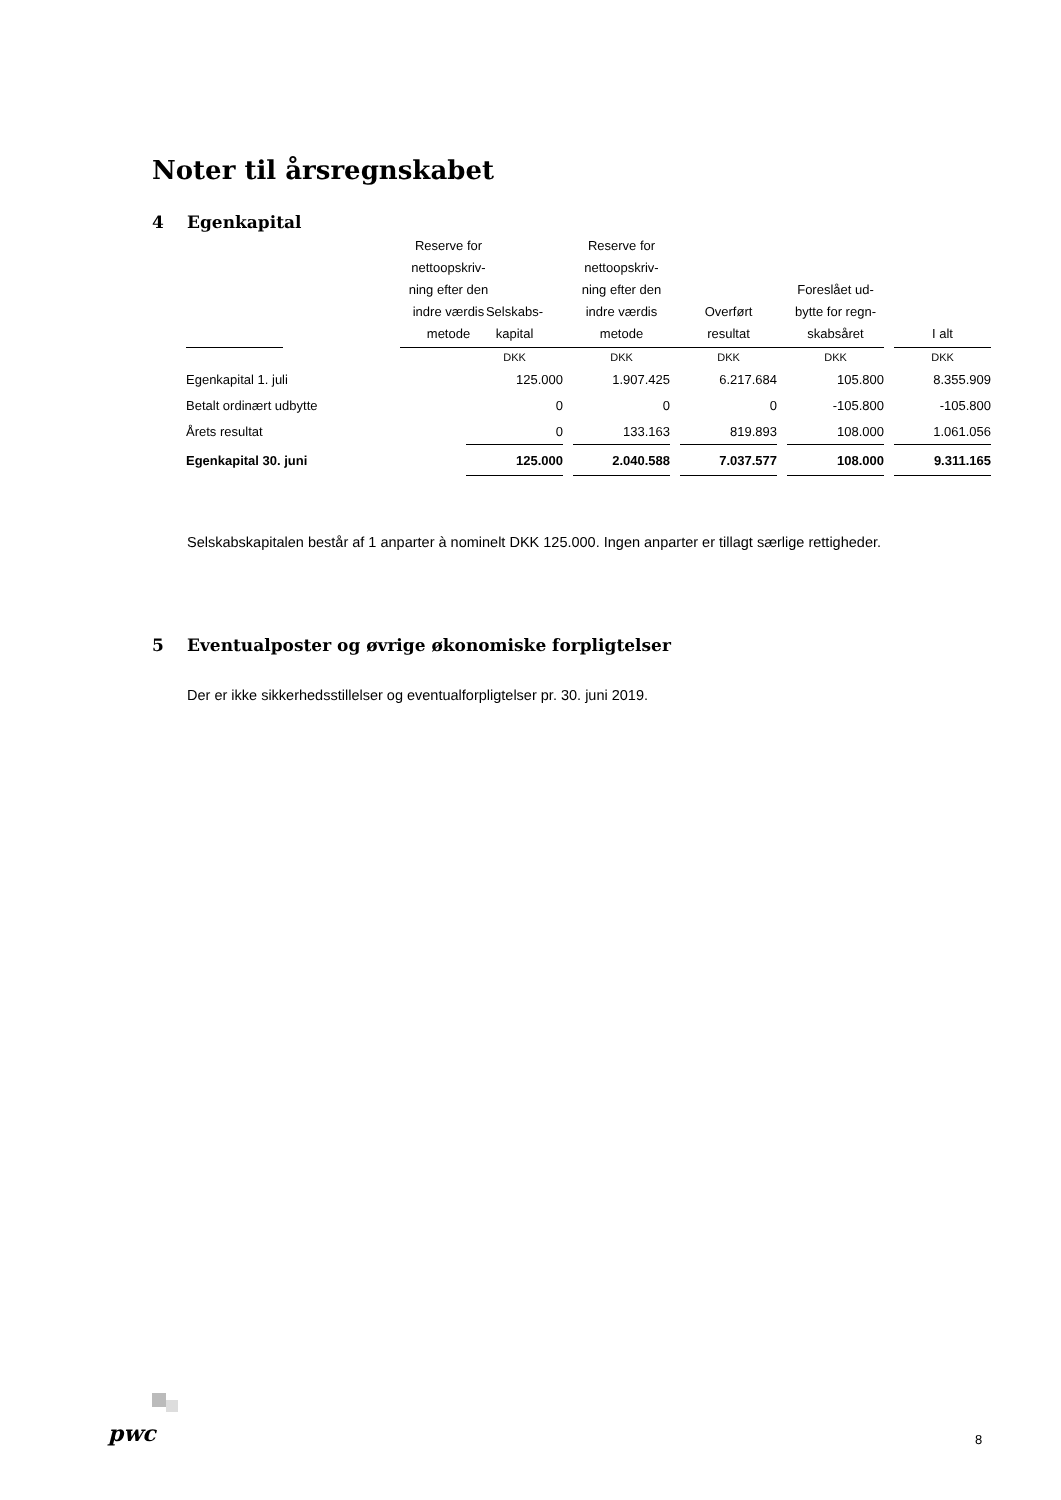Noter til årsregnskabet
4 Egenkapital
| | | Reserve for nettoopskriv- ning efter den indre værdis metode | | | |
| --- | --- | --- | --- | --- | --- |
| | Selskabs- kapital | Reserve for nettoopskriv- ning efter den indre værdis metode | Overført resultat | Foreslået ud- bytte for regn- skabsåret | I alt |
| --- | --- | --- | --- | --- | --- |
| | DKK | DKK | DKK | DKK | DKK |
| Egenkapital 1. juli | 125.000 | 1.907.425 | 6.217.684 | 105.800 | 8.355.909 |
| Betalt ordinært udbytte | 0 | 0 | 0 | -105.800 | -105.800 |
| Årets resultat | 0 | 133.163 | 819.893 | 108.000 | 1.061.056 |
| Egenkapital 30. juni | 125.000 | 2.040.588 | 7.037.577 | 108.000 | 9.311.165 |
Selskabskapitalen består af 1 anparter à nominelt DKK 125.000. Ingen anparter er tillagt særlige rettigheder.
5 Eventualposter og øvrige økonomiske forpligtelser
Der er ikke sikkerhedsstillelser og eventualforpligtelser pr. 30. juni 2019.
pwc 8